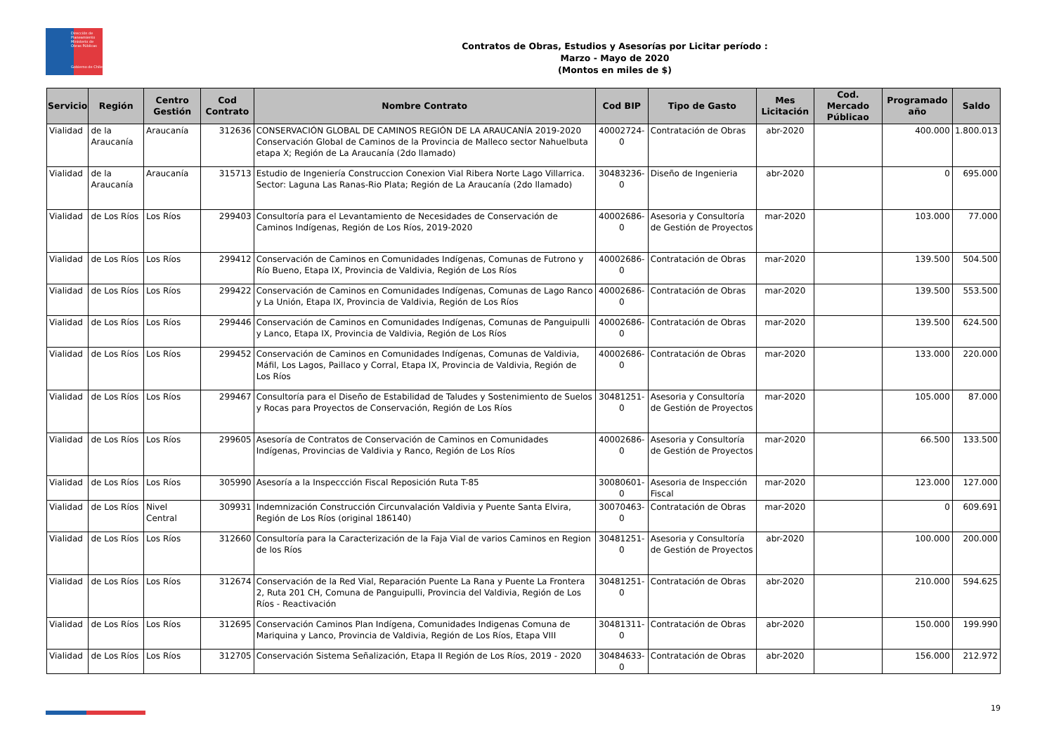Dirección de Planeamiento
Ministerio de Obras Públicas
Gobierno de Chile
Contratos de Obras, Estudios y Asesorías por Licitar período :
Marzo - Mayo de 2020
(Montos en miles de $)
| Servicio | Región | Centro Gestión | Cod Contrato | Nombre Contrato | Cod BIP | Tipo de Gasto | Mes Licitación | Cod. Mercado Públicao | Programado año | Saldo |
| --- | --- | --- | --- | --- | --- | --- | --- | --- | --- | --- |
| Vialidad | de la Araucanía | Araucanía | 312636 | CONSERVACIÓN GLOBAL DE CAMINOS REGIÓN DE LA ARAUCANÍA 2019-2020 Conservación Global de Caminos de la Provincia de Malleco sector Nahuelbuta etapa X; Región de La Araucanía (2do llamado) | 40002724-0 | Contratación de Obras | abr-2020 | | 400.000 | 1.800.013 |
| Vialidad | de la Araucanía | Araucanía | 315713 | Estudio de Ingeniería Construccion Conexion Vial Ribera Norte Lago Villarrica. Sector: Laguna Las Ranas-Rio Plata; Región de La Araucanía (2do llamado) | 30483236-0 | Diseño de Ingenieria | abr-2020 | | 0 | 695.000 |
| Vialidad | de Los Ríos | Los Ríos | 299403 | Consultoría para el Levantamiento de Necesidades de Conservación de Caminos Indígenas, Región de Los Ríos, 2019-2020 | 40002686-0 | Asesoria y Consultoría de Gestión de Proyectos | mar-2020 | | 103.000 | 77.000 |
| Vialidad | de Los Ríos | Los Ríos | 299412 | Conservación de Caminos en Comunidades Indígenas, Comunas de Futrono y Río Bueno, Etapa IX, Provincia de Valdivia, Región de Los Ríos | 40002686-0 | Contratación de Obras | mar-2020 | | 139.500 | 504.500 |
| Vialidad | de Los Ríos | Los Ríos | 299422 | Conservación de Caminos en Comunidades Indígenas, Comunas de Lago Ranco y La Unión, Etapa IX, Provincia de Valdivia, Región de Los Ríos | 40002686-0 | Contratación de Obras | mar-2020 | | 139.500 | 553.500 |
| Vialidad | de Los Ríos | Los Ríos | 299446 | Conservación de Caminos en Comunidades Indígenas, Comunas de Panguipulli y Lanco, Etapa IX, Provincia de Valdivia, Región de Los Ríos | 40002686-0 | Contratación de Obras | mar-2020 | | 139.500 | 624.500 |
| Vialidad | de Los Ríos | Los Ríos | 299452 | Conservación de Caminos en Comunidades Indígenas, Comunas de Valdivia, Máfil, Los Lagos, Paillaco y Corral, Etapa IX, Provincia de Valdivia, Región de Los Ríos | 40002686-0 | Contratación de Obras | mar-2020 | | 133.000 | 220.000 |
| Vialidad | de Los Ríos | Los Ríos | 299467 | Consultoría para el Diseño de Estabilidad de Taludes y Sostenimiento de Suelos y Rocas para Proyectos de Conservación, Región de Los Ríos | 30481251-0 | Asesoria y Consultoría de Gestión de Proyectos | mar-2020 | | 105.000 | 87.000 |
| Vialidad | de Los Ríos | Los Ríos | 299605 | Asesoría de Contratos de Conservación de Caminos en Comunidades Indígenas, Provincias de Valdivia y Ranco, Región de Los Ríos | 40002686-0 | Asesoria y Consultoría de Gestión de Proyectos | mar-2020 | | 66.500 | 133.500 |
| Vialidad | de Los Ríos | Los Ríos | 305990 | Asesoría a la Inspeccción Fiscal Reposición Ruta T-85 | 30080601-0 | Asesoria de Inspección Fiscal | mar-2020 | | 123.000 | 127.000 |
| Vialidad | de Los Ríos | Nivel Central | 309931 | Indemnización Construcción Circunvalación Valdivia y Puente Santa Elvira, Región de Los Ríos (original 186140) | 30070463-0 | Contratación de Obras | mar-2020 | | 0 | 609.691 |
| Vialidad | de Los Ríos | Los Ríos | 312660 | Consultoría para la Caracterización de la Faja Vial de varios Caminos en Region de los Ríos | 30481251-0 | Asesoria y Consultoría de Gestión de Proyectos | abr-2020 | | 100.000 | 200.000 |
| Vialidad | de Los Ríos | Los Ríos | 312674 | Conservación de la Red Vial, Reparación Puente La Rana y Puente La Frontera 2, Ruta 201 CH, Comuna de Panguipulli, Provincia del Valdivia, Región de Los Ríos - Reactivación | 30481251-0 | Contratación de Obras | abr-2020 | | 210.000 | 594.625 |
| Vialidad | de Los Ríos | Los Ríos | 312695 | Conservación Caminos Plan Indígena, Comunidades Indigenas Comuna de Mariquina y Lanco, Provincia de Valdivia, Región de Los Ríos, Etapa VIII | 30481311-0 | Contratación de Obras | abr-2020 | | 150.000 | 199.990 |
| Vialidad | de Los Ríos | Los Ríos | 312705 | Conservación Sistema Señalización, Etapa II Región de Los Ríos, 2019 - 2020 | 30484633-0 | Contratación de Obras | abr-2020 | | 156.000 | 212.972 |
19